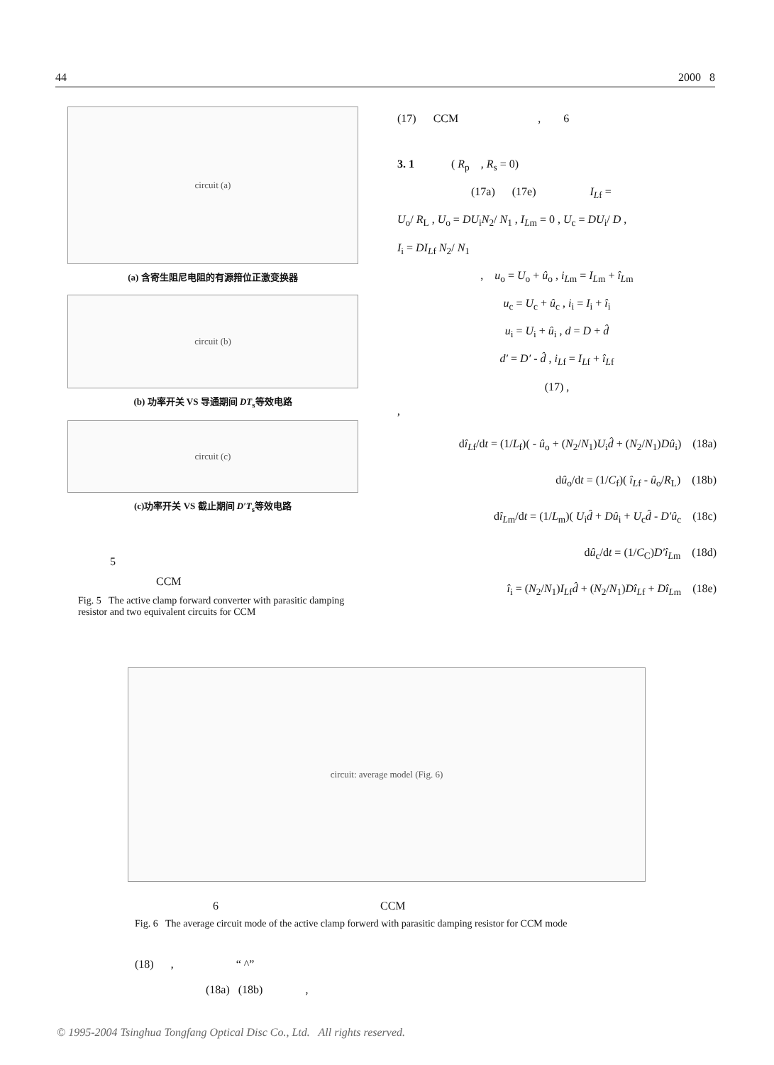44 2000 8
circuit (a)
(a) 含寄生阻尼电阻的有源箝位正激变换器
circuit (b)
(b) 功率开关 VS 导通期间 DT<sub>s</sub>等效电路
circuit (c)
(c)功率开关 VS 截止期间 D′T<sub>s</sub>等效电路
5
CCM
Fig. 5 The active clamp forward converter with parasitic damping resistor and two equivalent circuits for CCM
(17) CCM , 6
3. 1 ( R<sub>p</sub> , R<sub>s</sub> = 0)
(17a) (17e) I<sub>L</sub><sub>f</sub> =
U<sub>o</sub>/ R<sub>L</sub> , U<sub>o</sub> = DU<sub>i</sub>N<sub>2</sub>/ N<sub>1</sub> , I<sub>L</sub><sub>m</sub> = 0 , U<sub>c</sub> = DU<sub>i</sub>/ D ,
I<sub>i</sub> = DI<sub>L</sub><sub>f</sub> N<sub>2</sub>/ N<sub>1</sub>
, u<sub>o</sub> = U<sub>o</sub> + û<sub>o</sub> , i<sub>L</sub><sub>m</sub> = I<sub>L</sub><sub>m</sub> + î<sub>L</sub><sub>m</sub>
u<sub>c</sub> = U<sub>c</sub> + û<sub>c</sub> , i<sub>i</sub> = I<sub>i</sub> + î<sub>i</sub>
u<sub>i</sub> = U<sub>i</sub> + û<sub>i</sub> , d = D + d̂
d′ = D′ - d̂ , i<sub>L</sub><sub>f</sub> = I<sub>L</sub><sub>f</sub> + î<sub>L</sub><sub>f</sub>
(17) ,
,
dî<sub>L</sub><sub>f</sub>/dt = (1/L<sub>f</sub>)( - û<sub>o</sub> + (N<sub>2</sub>/N<sub>1</sub>)U<sub>i</sub>d̂ + (N<sub>2</sub>/N<sub>1</sub>)Dû<sub>i</sub>) (18a)
dû<sub>o</sub>/dt = (1/C<sub>f</sub>)( î<sub>L</sub><sub>f</sub> - û<sub>o</sub>/R<sub>L</sub>) (18b)
dî<sub>L</sub><sub>m</sub>/dt = (1/L<sub>m</sub>)( U<sub>i</sub>d̂ + Dû<sub>i</sub> + U<sub>c</sub>d̂ - D′û<sub>c</sub> (18c)
dû<sub>c</sub>/dt = (1/C<sub>C</sub>)D′î<sub>L</sub><sub>m</sub> (18d)
î<sub>i</sub> = (N<sub>2</sub>/N<sub>1</sub>)I<sub>L</sub><sub>f</sub>d̂ + (N<sub>2</sub>/N<sub>1</sub>)Dî<sub>L</sub><sub>f</sub> + Dî<sub>L</sub><sub>m</sub> (18e)
circuit: average model (Fig. 6)
6 CCM
Fig. 6 The average circuit mode of the active clamp forwerd with parasitic damping resistor for CCM mode
(18) , “ ^”
(18a) (18b) ,
© 1995-2004 Tsinghua Tongfang Optical Disc Co., Ltd. All rights reserved.